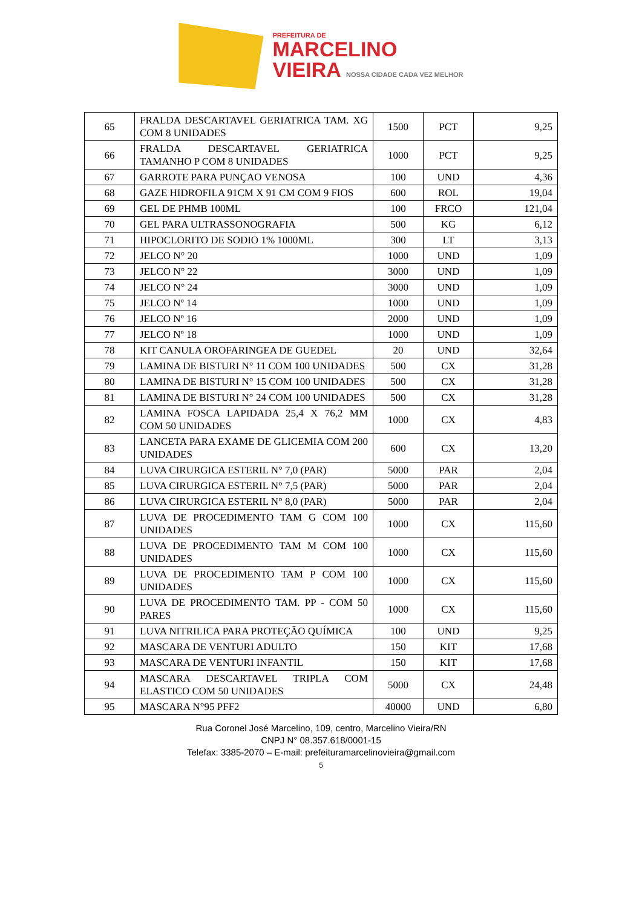PREFEITURA DE
MARCELINO
VIEIRA NOSSA CIDADE CADA VEZ MELHOR
| 65 | FRALDA DESCARTAVEL GERIATRICA TAM. XG COM 8 UNIDADES | 1500 | PCT | 9,25 |
| 66 | FRALDA DESCARTAVEL GERIATRICA TAMANHO P COM 8 UNIDADES | 1000 | PCT | 9,25 |
| 67 | GARROTE PARA PUNÇAO VENOSA | 100 | UND | 4,36 |
| 68 | GAZE HIDROFILA 91CM X 91 CM COM 9 FIOS | 600 | ROL | 19,04 |
| 69 | GEL DE PHMB 100ML | 100 | FRCO | 121,04 |
| 70 | GEL PARA ULTRASSONOGRAFIA | 500 | KG | 6,12 |
| 71 | HIPOCLORITO DE SODIO 1% 1000ML | 300 | LT | 3,13 |
| 72 | JELCO N° 20 | 1000 | UND | 1,09 |
| 73 | JELCO N° 22 | 3000 | UND | 1,09 |
| 74 | JELCO N° 24 | 3000 | UND | 1,09 |
| 75 | JELCO Nº 14 | 1000 | UND | 1,09 |
| 76 | JELCO Nº 16 | 2000 | UND | 1,09 |
| 77 | JELCO Nº 18 | 1000 | UND | 1,09 |
| 78 | KIT CANULA OROFARINGEA DE GUEDEL | 20 | UND | 32,64 |
| 79 | LAMINA DE BISTURI N° 11 COM 100 UNIDADES | 500 | CX | 31,28 |
| 80 | LAMINA DE BISTURI N° 15 COM 100 UNIDADES | 500 | CX | 31,28 |
| 81 | LAMINA DE BISTURI N° 24 COM 100 UNIDADES | 500 | CX | 31,28 |
| 82 | LAMINA FOSCA LAPIDADA 25,4 X 76,2 MM COM 50 UNIDADES | 1000 | CX | 4,83 |
| 83 | LANCETA PARA EXAME DE GLICEMIA COM 200 UNIDADES | 600 | CX | 13,20 |
| 84 | LUVA CIRURGICA ESTERIL N° 7,0 (PAR) | 5000 | PAR | 2,04 |
| 85 | LUVA CIRURGICA ESTERIL N° 7,5 (PAR) | 5000 | PAR | 2,04 |
| 86 | LUVA CIRURGICA ESTERIL N° 8,0 (PAR) | 5000 | PAR | 2,04 |
| 87 | LUVA DE PROCEDIMENTO TAM G COM 100 UNIDADES | 1000 | CX | 115,60 |
| 88 | LUVA DE PROCEDIMENTO TAM M COM 100 UNIDADES | 1000 | CX | 115,60 |
| 89 | LUVA DE PROCEDIMENTO TAM P COM 100 UNIDADES | 1000 | CX | 115,60 |
| 90 | LUVA DE PROCEDIMENTO TAM. PP - COM 50 PARES | 1000 | CX | 115,60 |
| 91 | LUVA NITRILICA PARA PROTEÇÃO QUÍMICA | 100 | UND | 9,25 |
| 92 | MASCARA DE VENTURI ADULTO | 150 | KIT | 17,68 |
| 93 | MASCARA DE VENTURI INFANTIL | 150 | KIT | 17,68 |
| 94 | MASCARA DESCARTAVEL TRIPLA COM ELASTICO COM 50 UNIDADES | 5000 | CX | 24,48 |
| 95 | MASCARA N°95 PFF2 | 40000 | UND | 6,80 |
Rua Coronel José Marcelino, 109, centro, Marcelino Vieira/RN
CNPJ N° 08.357.618/0001-15
Telefax: 3385-2070 – E-mail: prefeituramarcelinovieira@gmail.com
5